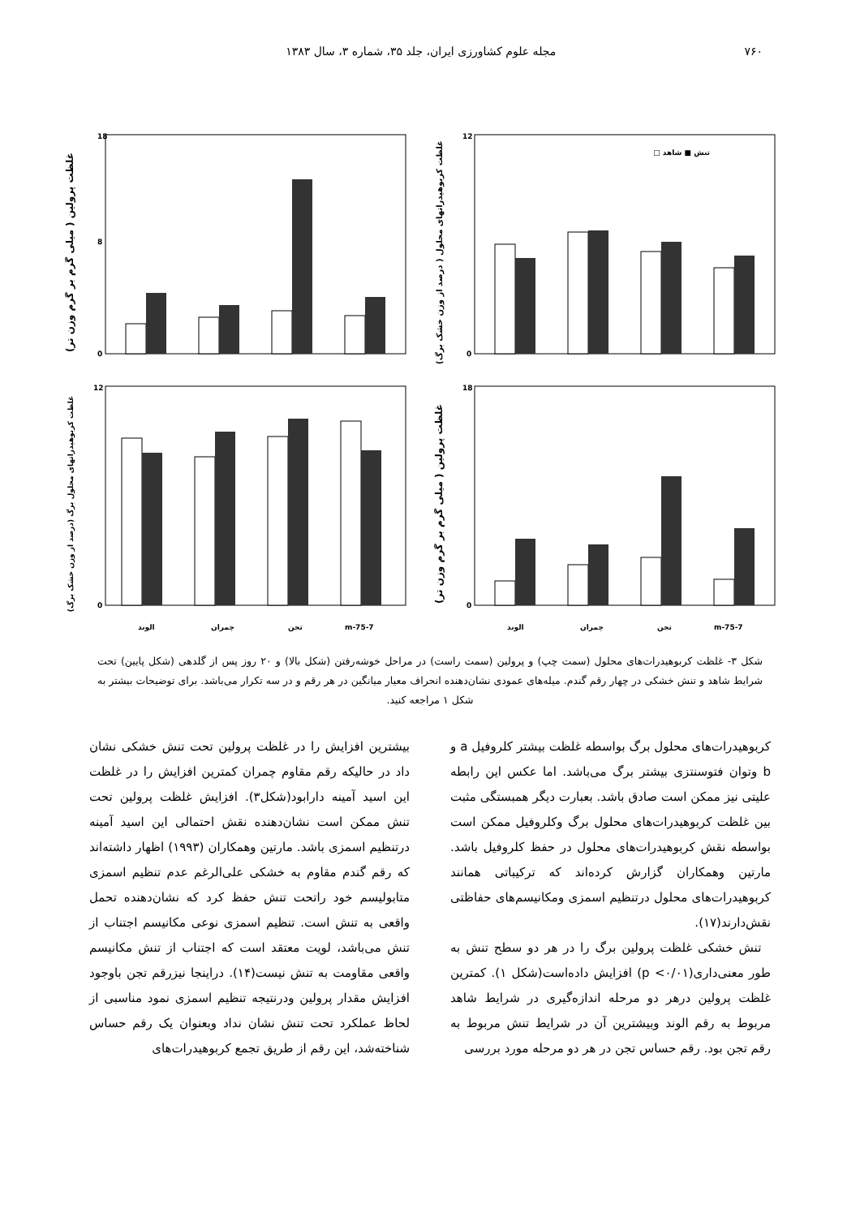۷۶۰ مجله علوم کشاورزی ایران، جلد ۳۵، شماره ۳، سال ۱۳۸۳
غلظت پرولین ( میلی گرم بر گرم وزن تر)
18
8
0
غلظت کربوهیدراتهای محلول ( درصد از وزن خشک برگ)
12
0
تنش ■ شاهد □
غلظت کربوهیدراتهای محلول برگ (درصد از وزن خشک برگ)
12
0
الوند
چمران
تجن
m-75-7
غلظت پرولین ( میلی گرم بر گرم وزن تر)
18
0
الوند
چمران
تجن
m-75-7
شکل ۳- غلظت کربوهیدرات‌های محلول (سمت چپ) و پرولین (سمت راست) در مراحل خوشه‌رفتن (شکل بالا) و ۲۰ روز پس از گلدهی (شکل پایین) تحت شرایط شاهد و تنش خشکی در چهار رقم گندم. میله‌های عمودی نشان‌دهنده انحراف معیار میانگین در هر رقم و در سه تکرار می‌باشد. برای توضیحات بیشتر به شکل ۱ مراجعه کنید.
کربوهیدرات‌های محلول برگ بواسطه غلظت بیشتر کلروفیل a و b وتوان فتوسنتزی بیشتر برگ می‌باشد. اما عکس این رابطه علیتی نیز ممکن است صادق باشد. بعبارت دیگر همبستگی مثبت بین غلظت کربوهیدرات‌های محلول برگ وکلروفیل ممکن است بواسطه نقش کربوهیدرات‌های محلول در حفظ کلروفیل باشد. مارتین وهمکاران گزارش کرده‌اند که ترکیباتی همانند کربوهیدرات‌های محلول درتنظیم اسمزی ومکانیسم‌های حفاظتی نقش‌دارند(۱۷).
تنش خشکی غلظت پرولین برگ را در هر دو سطح تنش به طور معنی‌داری(p <۰/۰۱) افزایش داده‌است(شکل ۱). کمترین غلظت پرولین درهر دو مرحله اندازه‌گیری در شرایط شاهد مربوط به رقم الوند وبیشترین آن در شرایط تنش مربوط به رقم تجن بود. رقم حساس تجن در هر دو مرحله مورد بررسی
بیشترین افزایش را در غلظت پرولین تحت تنش خشکی نشان داد در حالیکه رقم مقاوم چمران کمترین افزایش را در غلظت این اسید آمینه دارابود(شکل۳). افزایش غلظت پرولین تحت تنش ممکن است نشان‌دهنده نقش احتمالی این اسید آمینه درتنظیم اسمزی باشد. مارتین وهمکاران (۱۹۹۳) اظهار داشته‌اند که رقم گندم مقاوم به خشکی علی‌الرغم عدم تنظیم اسمزی متابولیسم خود راتحت تنش حفظ کرد که نشان‌دهنده تحمل واقعی به تنش است. تنظیم اسمزی نوعی مکانیسم اجتناب از تنش می‌باشد، لویت معتقد است که اجتناب از تنش مکانیسم واقعی مقاومت به تنش نیست(۱۴). دراینجا نیزرقم تجن باوجود افزایش مقدار پرولین ودرنتیجه تنظیم اسمزی نمود مناسبی از لحاظ عملکرد تحت تنش نشان نداد وبعنوان یک رقم حساس شناخته‌شد، این رقم از طریق تجمع کربوهیدرات‌های